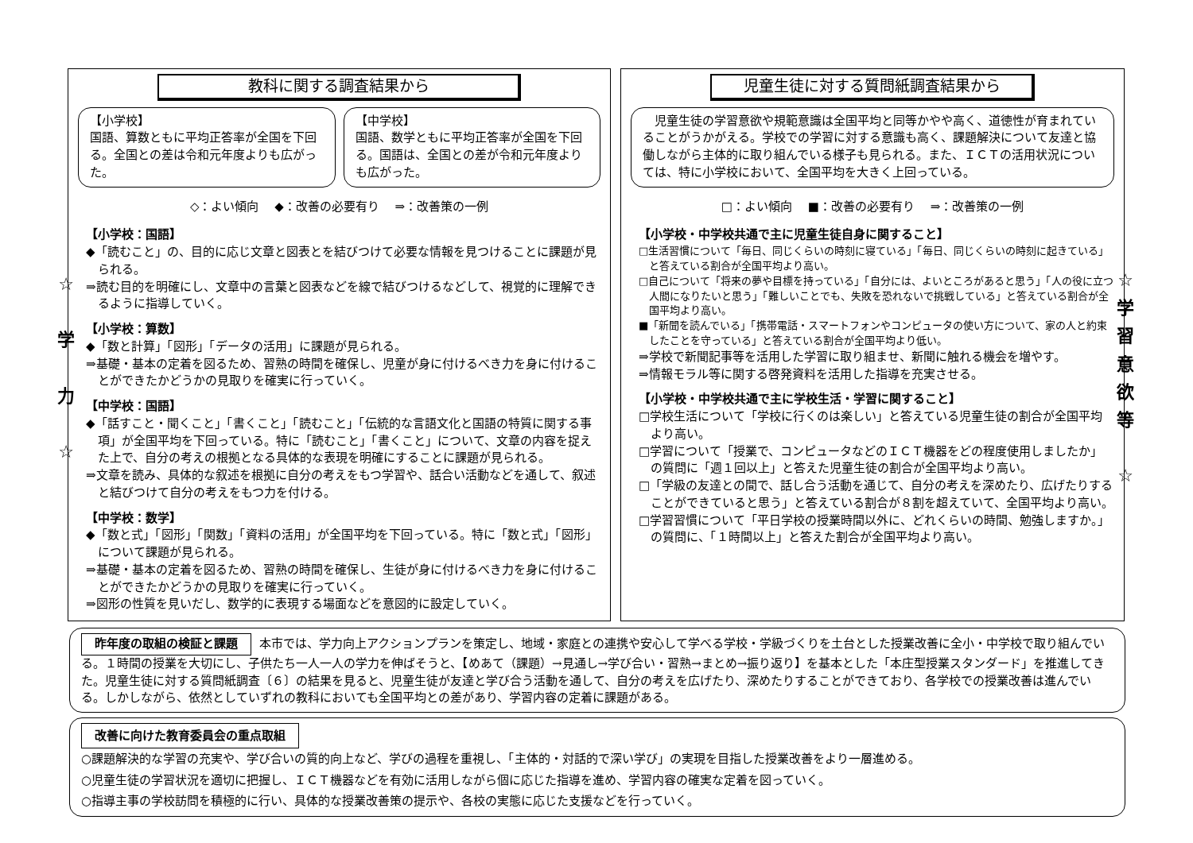教科に関する調査結果から
【小学校】
国語、算数ともに平均正答率が全国を下回る。全国との差は令和元年度よりも広がった。
【中学校】
国語、数学ともに平均正答率が全国を下回る。国語は、全国との差が令和元年度よりも広がった。
◇：よい傾向　 ◆：改善の必要有り　 ⇒：改善策の一例
【小学校：国語】
◆「読むこと」の、目的に応じ文章と図表とを結びつけて必要な情報を見つけることに課題が見られる。
⇒読む目的を明確にし、文章中の言葉と図表などを線で結びつけるなどして、視覚的に理解できるように指導していく。
【小学校：算数】
◆「数と計算」「図形」「データの活用」に課題が見られる。
⇒基礎・基本の定着を図るため、習熟の時間を確保し、児童が身に付けるべき力を身に付けることができたかどうかの見取りを確実に行っていく。
【中学校：国語】
◆「話すこと・聞くこと」「書くこと」「読むこと」「伝統的な言語文化と国語の特質に関する事項」が全国平均を下回っている。特に「読むこと」「書くこと」について、文章の内容を捉えた上で、自分の考えの根拠となる具体的な表現を明確にすることに課題が見られる。
⇒文章を読み、具体的な叙述を根拠に自分の考えをもつ学習や、話合い活動などを通して、叙述と結びつけて自分の考えをもつ力を付ける。
【中学校：数学】
◆「数と式」「図形」「関数」「資料の活用」が全国平均を下回っている。特に「数と式」「図形」について課題が見られる。
⇒基礎・基本の定着を図るため、習熟の時間を確保し、生徒が身に付けるべき力を身に付けることができたかどうかの見取りを確実に行っていく。
⇒図形の性質を見いだし、数学的に表現する場面などを意図的に設定していく。
☆
学
力
☆
児童生徒に対する質問紙調査結果から
　児童生徒の学習意欲や規範意識は全国平均と同等かやや高く、道徳性が育まれていることがうかがえる。学校での学習に対する意識も高く、課題解決について友達と協働しながら主体的に取り組んでいる様子も見られる。また、ＩＣＴの活用状況については、特に小学校において、全国平均を大きく上回っている。
□：よい傾向　 ■：改善の必要有り　 ⇒：改善策の一例
【小学校・中学校共通で主に児童生徒自身に関すること】
□生活習慣について「毎日、同じくらいの時刻に寝ている」「毎日、同じくらいの時刻に起きている」と答えている割合が全国平均より高い。
□自己について「将来の夢や目標を持っている」「自分には、よいところがあると思う」「人の役に立つ人間になりたいと思う」「難しいことでも、失敗を恐れないで挑戦している」と答えている割合が全国平均より高い。
■「新聞を読んでいる」「携帯電話・スマートフォンやコンピュータの使い方について、家の人と約束したことを守っている」と答えている割合が全国平均より低い。
⇒学校で新聞記事等を活用した学習に取り組ませ、新聞に触れる機会を増やす。
⇒情報モラル等に関する啓発資料を活用した指導を充実させる。
【小学校・中学校共通で主に学校生活・学習に関すること】
□学校生活について「学校に行くのは楽しい」と答えている児童生徒の割合が全国平均より高い。
□学習について「授業で、コンピュータなどのＩＣＴ機器をどの程度使用しましたか」の質問に「週１回以上」と答えた児童生徒の割合が全国平均より高い。
□「学級の友達との間で、話し合う活動を通じて、自分の考えを深めたり、広げたりすることができていると思う」と答えている割合が８割を超えていて、全国平均より高い。
□学習習慣について「平日学校の授業時間以外に、どれくらいの時間、勉強しますか。」の質問に、「１時間以上」と答えた割合が全国平均より高い。
☆
学
習
意
欲
等
☆
昨年度の取組の検証と課題 本市では、学力向上アクションプランを策定し、地域・家庭との連携や安心して学べる学校・学級づくりを土台とした授業改善に全小・中学校で取り組んでいる。１時間の授業を大切にし、子供たち一人一人の学力を伸ばそうと、【めあて（課題）→見通し→学び合い・習熟→まとめ→振り返り】を基本とした「本庄型授業スタンダード」を推進してきた。児童生徒に対する質問紙調査〔６〕の結果を見ると、児童生徒が友達と学び合う活動を通して、自分の考えを広げたり、深めたりすることができており、各学校での授業改善は進んでいる。しかしながら、依然としていずれの教科においても全国平均との差があり、学習内容の定着に課題がある。
改善に向けた教育委員会の重点取組
○課題解決的な学習の充実や、学び合いの質的向上など、学びの過程を重視し、「主体的・対話的で深い学び」の実現を目指した授業改善をより一層進める。
○児童生徒の学習状況を適切に把握し、ＩＣＴ機器などを有効に活用しながら個に応じた指導を進め、学習内容の確実な定着を図っていく。
○指導主事の学校訪問を積極的に行い、具体的な授業改善策の提示や、各校の実態に応じた支援などを行っていく。